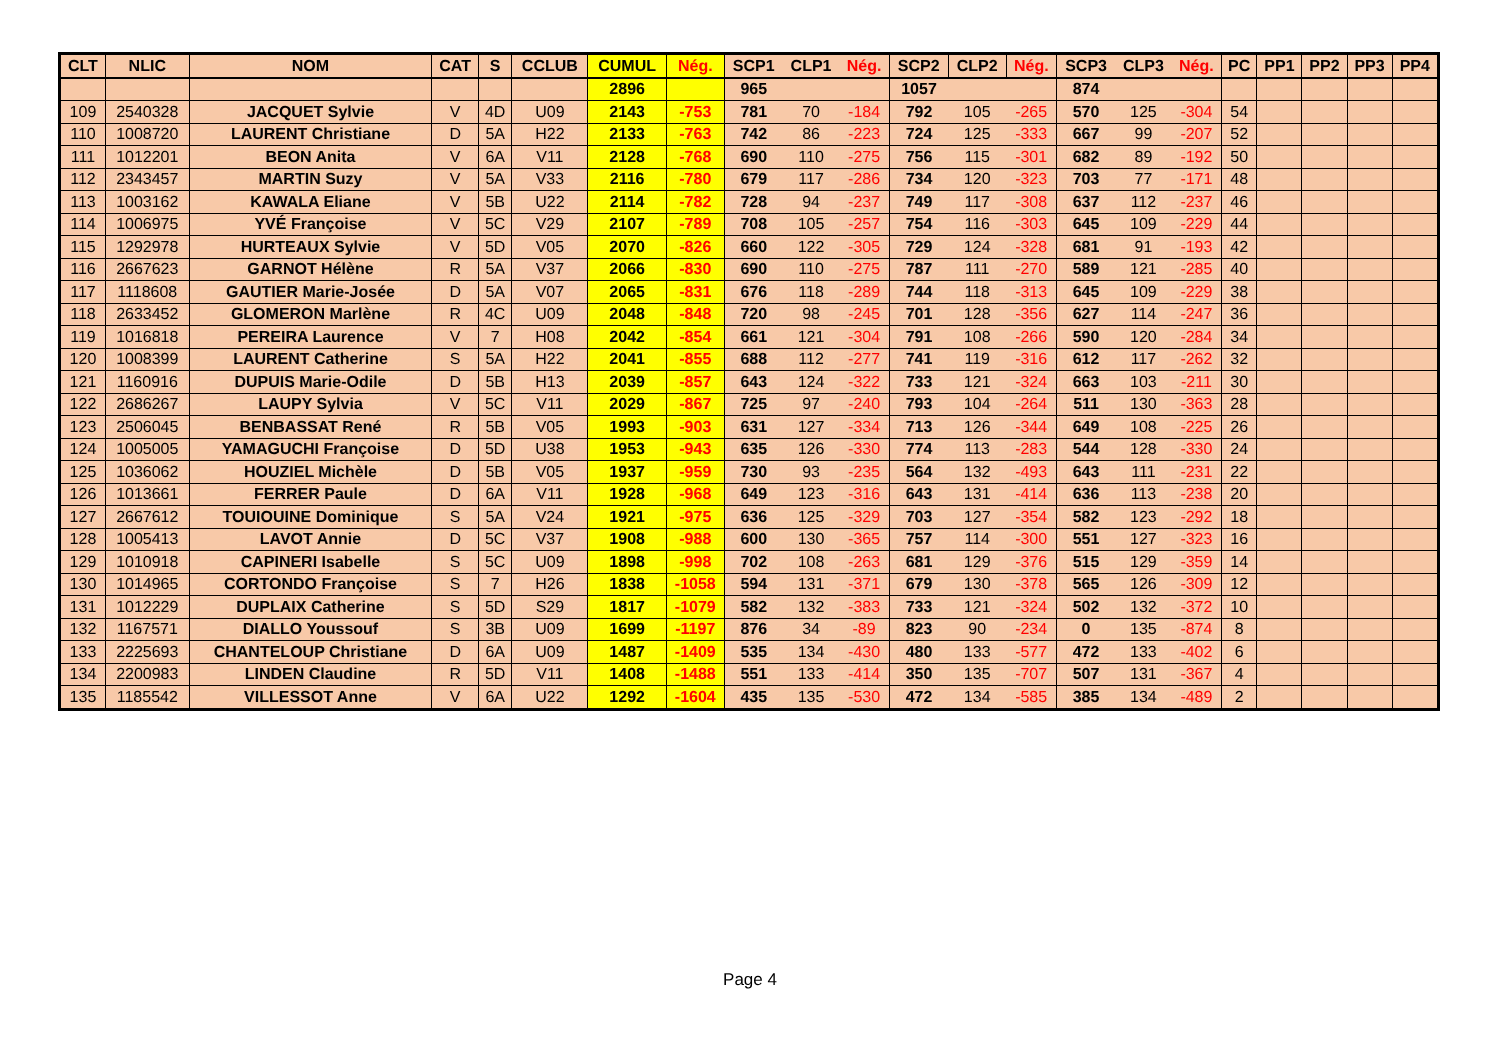| CLT | NLIC | NOM | CAT | S | CCLUB | CUMUL | Nég. | SCP1 | CLP1 | Nég. | SCP2 | CLP2 | Nég. | SCP3 | CLP3 | Nég. | PC | PP1 | PP2 | PP3 | PP4 |
| --- | --- | --- | --- | --- | --- | --- | --- | --- | --- | --- | --- | --- | --- | --- | --- | --- | --- | --- | --- | --- | --- |
| | | | | | | 2896 | | 965 | | | 1057 | | | 874 | | | | | | | |
| 109 | 2540328 | JACQUET Sylvie | V | 4D | U09 | 2143 | -753 | 781 | 70 | -184 | 792 | 105 | -265 | 570 | 125 | -304 | 54 | | | | |
| 110 | 1008720 | LAURENT Christiane | D | 5A | H22 | 2133 | -763 | 742 | 86 | -223 | 724 | 125 | -333 | 667 | 99 | -207 | 52 | | | | |
| 111 | 1012201 | BEON Anita | V | 6A | V11 | 2128 | -768 | 690 | 110 | -275 | 756 | 115 | -301 | 682 | 89 | -192 | 50 | | | | |
| 112 | 2343457 | MARTIN Suzy | V | 5A | V33 | 2116 | -780 | 679 | 117 | -286 | 734 | 120 | -323 | 703 | 77 | -171 | 48 | | | | |
| 113 | 1003162 | KAWALA Eliane | V | 5B | U22 | 2114 | -782 | 728 | 94 | -237 | 749 | 117 | -308 | 637 | 112 | -237 | 46 | | | | |
| 114 | 1006975 | YVÉ Françoise | V | 5C | V29 | 2107 | -789 | 708 | 105 | -257 | 754 | 116 | -303 | 645 | 109 | -229 | 44 | | | | |
| 115 | 1292978 | HURTEAUX Sylvie | V | 5D | V05 | 2070 | -826 | 660 | 122 | -305 | 729 | 124 | -328 | 681 | 91 | -193 | 42 | | | | |
| 116 | 2667623 | GARNOT Hélène | R | 5A | V37 | 2066 | -830 | 690 | 110 | -275 | 787 | 111 | -270 | 589 | 121 | -285 | 40 | | | | |
| 117 | 1118608 | GAUTIER Marie-Josée | D | 5A | V07 | 2065 | -831 | 676 | 118 | -289 | 744 | 118 | -313 | 645 | 109 | -229 | 38 | | | | |
| 118 | 2633452 | GLOMERON Marlène | R | 4C | U09 | 2048 | -848 | 720 | 98 | -245 | 701 | 128 | -356 | 627 | 114 | -247 | 36 | | | | |
| 119 | 1016818 | PEREIRA Laurence | V | 7 | H08 | 2042 | -854 | 661 | 121 | -304 | 791 | 108 | -266 | 590 | 120 | -284 | 34 | | | | |
| 120 | 1008399 | LAURENT Catherine | S | 5A | H22 | 2041 | -855 | 688 | 112 | -277 | 741 | 119 | -316 | 612 | 117 | -262 | 32 | | | | |
| 121 | 1160916 | DUPUIS Marie-Odile | D | 5B | H13 | 2039 | -857 | 643 | 124 | -322 | 733 | 121 | -324 | 663 | 103 | -211 | 30 | | | | |
| 122 | 2686267 | LAUPY Sylvia | V | 5C | V11 | 2029 | -867 | 725 | 97 | -240 | 793 | 104 | -264 | 511 | 130 | -363 | 28 | | | | |
| 123 | 2506045 | BENBASSAT René | R | 5B | V05 | 1993 | -903 | 631 | 127 | -334 | 713 | 126 | -344 | 649 | 108 | -225 | 26 | | | | |
| 124 | 1005005 | YAMAGUCHI Françoise | D | 5D | U38 | 1953 | -943 | 635 | 126 | -330 | 774 | 113 | -283 | 544 | 128 | -330 | 24 | | | | |
| 125 | 1036062 | HOUZIEL Michèle | D | 5B | V05 | 1937 | -959 | 730 | 93 | -235 | 564 | 132 | -493 | 643 | 111 | -231 | 22 | | | | |
| 126 | 1013661 | FERRER Paule | D | 6A | V11 | 1928 | -968 | 649 | 123 | -316 | 643 | 131 | -414 | 636 | 113 | -238 | 20 | | | | |
| 127 | 2667612 | TOUIOUINE Dominique | S | 5A | V24 | 1921 | -975 | 636 | 125 | -329 | 703 | 127 | -354 | 582 | 123 | -292 | 18 | | | | |
| 128 | 1005413 | LAVOT Annie | D | 5C | V37 | 1908 | -988 | 600 | 130 | -365 | 757 | 114 | -300 | 551 | 127 | -323 | 16 | | | | |
| 129 | 1010918 | CAPINERI Isabelle | S | 5C | U09 | 1898 | -998 | 702 | 108 | -263 | 681 | 129 | -376 | 515 | 129 | -359 | 14 | | | | |
| 130 | 1014965 | CORTONDO Françoise | S | 7 | H26 | 1838 | -1058 | 594 | 131 | -371 | 679 | 130 | -378 | 565 | 126 | -309 | 12 | | | | |
| 131 | 1012229 | DUPLAIX Catherine | S | 5D | S29 | 1817 | -1079 | 582 | 132 | -383 | 733 | 121 | -324 | 502 | 132 | -372 | 10 | | | | |
| 132 | 1167571 | DIALLO Youssouf | S | 3B | U09 | 1699 | -1197 | 876 | 34 | -89 | 823 | 90 | -234 | 0 | 135 | -874 | 8 | | | | |
| 133 | 2225693 | CHANTELOUP Christiane | D | 6A | U09 | 1487 | -1409 | 535 | 134 | -430 | 480 | 133 | -577 | 472 | 133 | -402 | 6 | | | | |
| 134 | 2200983 | LINDEN Claudine | R | 5D | V11 | 1408 | -1488 | 551 | 133 | -414 | 350 | 135 | -707 | 507 | 131 | -367 | 4 | | | | |
| 135 | 1185542 | VILLESSOT Anne | V | 6A | U22 | 1292 | -1604 | 435 | 135 | -530 | 472 | 134 | -585 | 385 | 134 | -489 | 2 | | | | |
Page 4